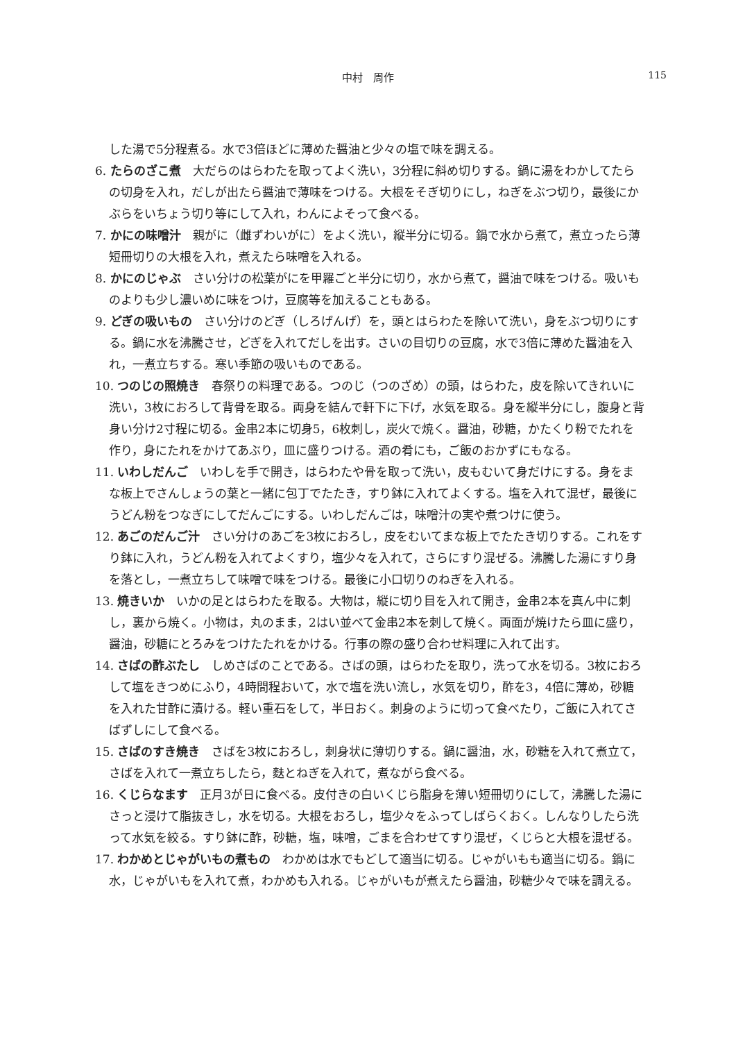中村　周作
115
した湯で5分程煮る。水で3倍ほどに薄めた醤油と少々の塩で味を調える。
6. たらのざこ煮　大だらのはらわたを取ってよく洗い，3分程に斜め切りする。鍋に湯をわかしてたらの切身を入れ，だしが出たら醤油で薄味をつける。大根をそぎ切りにし，ねぎをぶつ切り，最後にかぶらをいちょう切り等にして入れ，わんによそって食べる。
7. かにの味噌汁　親がに（雌ずわいがに）をよく洗い，縦半分に切る。鍋で水から煮て，煮立ったら薄短冊切りの大根を入れ，煮えたら味噌を入れる。
8. かにのじゃぶ　さい分けの松葉がにを甲羅ごと半分に切り，水から煮て，醤油で味をつける。吸いものよりも少し濃いめに味をつけ，豆腐等を加えることもある。
9. どぎの吸いもの　さい分けのどぎ（しろげんげ）を，頭とはらわたを除いて洗い，身をぶつ切りにする。鍋に水を沸騰させ，どぎを入れてだしを出す。さいの目切りの豆腐，水で3倍に薄めた醤油を入れ，一煮立ちする。寒い季節の吸いものである。
10. つのじの照焼き　春祭りの料理である。つのじ（つのざめ）の頭，はらわた，皮を除いてきれいに洗い，3枚におろして背骨を取る。両身を結んで軒下に下げ，水気を取る。身を縦半分にし，腹身と背身い分け2寸程に切る。金串2本に切身5，6枚刺し，炭火で焼く。醤油，砂糖，かたくり粉でたれを作り，身にたれをかけてあぶり，皿に盛りつける。酒の肴にも，ご飯のおかずにもなる。
11. いわしだんご　いわしを手で開き，はらわたや骨を取って洗い，皮もむいて身だけにする。身をまな板上でさんしょうの葉と一緒に包丁でたたき，すり鉢に入れてよくする。塩を入れて混ぜ，最後にうどん粉をつなぎにしてだんごにする。いわしだんごは，味噌汁の実や煮つけに使う。
12. あごのだんご汁　さい分けのあごを3枚におろし，皮をむいてまな板上でたたき切りする。これをすり鉢に入れ，うどん粉を入れてよくすり，塩少々を入れて，さらにすり混ぜる。沸騰した湯にすり身を落とし，一煮立ちして味噌で味をつける。最後に小口切りのねぎを入れる。
13. 焼きいか　いかの足とはらわたを取る。大物は，縦に切り目を入れて開き，金串2本を真ん中に刺し，裏から焼く。小物は，丸のまま，2はい並べて金串2本を刺して焼く。両面が焼けたら皿に盛り，醤油，砂糖にとろみをつけたたれをかける。行事の際の盛り合わせ料理に入れて出す。
14. さばの酢ぶたし　しめさばのことである。さばの頭，はらわたを取り，洗って水を切る。3枚におろして塩をきつめにふり，4時間程おいて，水で塩を洗い流し，水気を切り，酢を3，4倍に薄め，砂糖を入れた甘酢に漬ける。軽い重石をして，半日おく。刺身のように切って食べたり，ご飯に入れてさばずしにして食べる。
15. さばのすき焼き　さばを3枚におろし，刺身状に薄切りする。鍋に醤油，水，砂糖を入れて煮立て，さばを入れて一煮立ちしたら，麩とねぎを入れて，煮ながら食べる。
16. くじらなます　正月3が日に食べる。皮付きの白いくじら脂身を薄い短冊切りにして，沸騰した湯にさっと浸けて脂抜きし，水を切る。大根をおろし，塩少々をふってしばらくおく。しんなりしたら洗って水気を絞る。すり鉢に酢，砂糖，塩，味噌，ごまを合わせてすり混ぜ，くじらと大根を混ぜる。
17. わかめとじゃがいもの煮もの　わかめは水でもどして適当に切る。じゃがいもも適当に切る。鍋に水，じゃがいもを入れて煮，わかめも入れる。じゃがいもが煮えたら醤油，砂糖少々で味を調える。